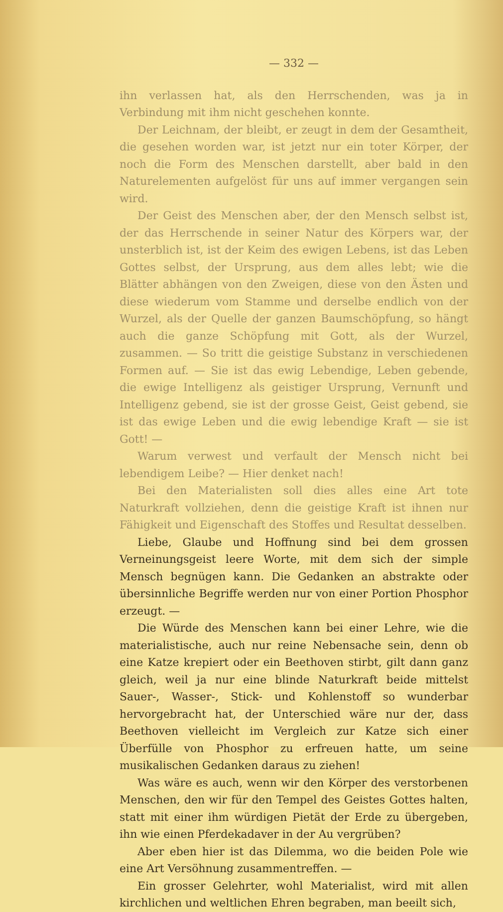— 332 —
ihn verlassen hat, als den Herrschenden, was ja in Verbindung mit ihm nicht geschehen konnte.
Der Leichnam, der bleibt, er zeugt in dem der Gesamtheit, die gesehen worden war, ist jetzt nur ein toter Körper, der noch die Form des Menschen darstellt, aber bald in den Naturelementen aufgelöst für uns auf immer vergangen sein wird.
Der Geist des Menschen aber, der den Mensch selbst ist, der das Herrschende in seiner Natur des Körpers war, der unsterblich ist, ist der Keim des ewigen Lebens, ist das Leben Gottes selbst, der Ursprung, aus dem alles lebt; wie die Blätter abhängen von den Zweigen, diese von den Ästen und diese wiederum vom Stamme und derselbe endlich von der Wurzel, als der Quelle der ganzen Baumschöpfung, so hängt auch die ganze Schöpfung mit Gott, als der Wurzel, zusammen. — So tritt die geistige Substanz in verschiedenen Formen auf. — Sie ist das ewig Lebendige, Leben gebende, die ewige Intelligenz als geistiger Ursprung, Vernunft und Intelligenz gebend, sie ist der grosse Geist, Geist gebend, sie ist das ewige Leben und die ewig lebendige Kraft — sie ist Gott! —
Warum verwest und verfault der Mensch nicht bei lebendigem Leibe? — Hier denket nach!
Bei den Materialisten soll dies alles eine Art tote Naturkraft vollziehen, denn die geistige Kraft ist ihnen nur Fähigkeit und Eigenschaft des Stoffes und Resultat desselben.
Liebe, Glaube und Hoffnung sind bei dem grossen Verneinungsgeist leere Worte, mit dem sich der simple Mensch begnügen kann. Die Gedanken an abstrakte oder übersinnliche Begriffe werden nur von einer Portion Phosphor erzeugt. —
Die Würde des Menschen kann bei einer Lehre, wie die materialistische, auch nur reine Nebensache sein, denn ob eine Katze krepiert oder ein Beethoven stirbt, gilt dann ganz gleich, weil ja nur eine blinde Naturkraft beide mittelst Sauer-, Wasser-, Stick- und Kohlenstoff so wunderbar hervorgebracht hat, der Unterschied wäre nur der, dass Beethoven vielleicht im Vergleich zur Katze sich einer Überfülle von Phosphor zu erfreuen hatte, um seine musikalischen Gedanken daraus zu ziehen!
Was wäre es auch, wenn wir den Körper des verstorbenen Menschen, den wir für den Tempel des Geistes Gottes halten, statt mit einer ihm würdigen Pietät der Erde zu übergeben, ihn wie einen Pferdekadaver in der Au vergrüben?
Aber eben hier ist das Dilemma, wo die beiden Pole wie eine Art Versöhnung zusammentreffen. —
Ein grosser Gelehrter, wohl Materialist, wird mit allen kirchlichen und weltlichen Ehren begraben, man beeilt sich,